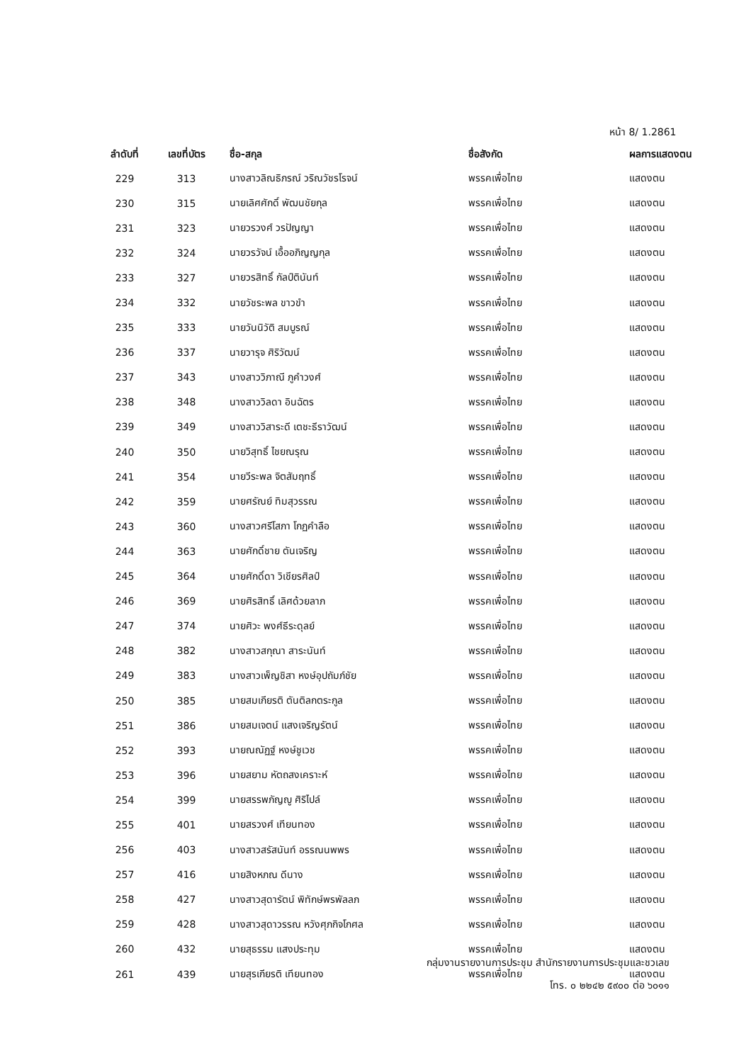หน้า 8/ 1.2861
| ลำดับที่ | เลขที่บัตร | ชื่อ-สกุล | ชื่อสังกัด | ผลการแสดงตน |
| --- | --- | --- | --- | --- |
| 229 | 313 | นางสาวลิณธิภรณ์ วริณวัชรโรจน์ | พรรคเพื่อไทย | แสดงตน |
| 230 | 315 | นายเลิศศักดิ์ พัฒนชัยกุล | พรรคเพื่อไทย | แสดงตน |
| 231 | 323 | นายวรวงศ์ วรปัญญา | พรรคเพื่อไทย | แสดงตน |
| 232 | 324 | นายวรวัจน์ เอื้ออภิญญกุล | พรรคเพื่อไทย | แสดงตน |
| 233 | 327 | นายวรสิทธิ์ กัลป์ตินันท์ | พรรคเพื่อไทย | แสดงตน |
| 234 | 332 | นายวัชระพล ขาวขำ | พรรคเพื่อไทย | แสดงตน |
| 235 | 333 | นายวันนิวัติ สมบูรณ์ | พรรคเพื่อไทย | แสดงตน |
| 236 | 337 | นายวารุจ ศิริวัฒน์ | พรรคเพื่อไทย | แสดงตน |
| 237 | 343 | นางสาววิภาณี ภูคำวงศ์ | พรรคเพื่อไทย | แสดงตน |
| 238 | 348 | นางสาววิลดา อินฉัตร | พรรคเพื่อไทย | แสดงตน |
| 239 | 349 | นางสาววิสาระดี เตชะธีราวัฒน์ | พรรคเพื่อไทย | แสดงตน |
| 240 | 350 | นายวิสุทธิ์ ไชยณรุณ | พรรคเพื่อไทย | แสดงตน |
| 241 | 354 | นายวีระพล จิตสัมฤทธิ์ | พรรคเพื่อไทย | แสดงตน |
| 242 | 359 | นายศรัณย์ ทิมสุวรรณ | พรรคเพื่อไทย | แสดงตน |
| 243 | 360 | นางสาวศรีโสภา โกฏคำลือ | พรรคเพื่อไทย | แสดงตน |
| 244 | 363 | นายศักดิ์ชาย ตันเจริญ | พรรคเพื่อไทย | แสดงตน |
| 245 | 364 | นายศักดิ์ดา วิเชียรศิลป์ | พรรคเพื่อไทย | แสดงตน |
| 246 | 369 | นายศิรสิทธิ์ เลิศด้วยลาภ | พรรคเพื่อไทย | แสดงตน |
| 247 | 374 | นายศิวะ พงศ์ธีระดุลย์ | พรรคเพื่อไทย | แสดงตน |
| 248 | 382 | นางสาวสกุณา สาระนันท์ | พรรคเพื่อไทย | แสดงตน |
| 249 | 383 | นางสาวเพ็ญชิสา หงษ์อุปถัมภ์ชัย | พรรคเพื่อไทย | แสดงตน |
| 250 | 385 | นายสมเกียรติ ตันติลกตระกูล | พรรคเพื่อไทย | แสดงตน |
| 251 | 386 | นายสมเจตน์ แสงเจริญรัตน์ | พรรคเพื่อไทย | แสดงตน |
| 252 | 393 | นายณณัฏฐ์ หงษ์ชูเวช | พรรคเพื่อไทย | แสดงตน |
| 253 | 396 | นายสยาม หัตถสงเคราะห์ | พรรคเพื่อไทย | แสดงตน |
| 254 | 399 | นายสรรพภัญญู ศิริไปล์ | พรรคเพื่อไทย | แสดงตน |
| 255 | 401 | นายสรวงศ์ เทียนทอง | พรรคเพื่อไทย | แสดงตน |
| 256 | 403 | นางสาวสรัสนันท์ อรรณนพพร | พรรคเพื่อไทย | แสดงตน |
| 257 | 416 | นายสิงหภณ ดีนาง | พรรคเพื่อไทย | แสดงตน |
| 258 | 427 | นางสาวสุดารัตน์ พิทักษ์พรพัลลภ | พรรคเพื่อไทย | แสดงตน |
| 259 | 428 | นางสาวสุดาวรรณ หวังศุภกิจโกศล | พรรคเพื่อไทย | แสดงตน |
| 260 | 432 | นายสุธรรม แสงประทุม | พรรคเพื่อไทย | แสดงตน |
| 261 | 439 | นายสุรเกียรติ เทียนทอง | พรรคเพื่อไทย | แสดงตน |
กลุ่มงานรายงานการประชุม สำนักรายงานการประชุมและชวเลข
โทร. ๐ ๒๒๔๒ ๕๙๐๐ ต่อ ๖๐๑๑